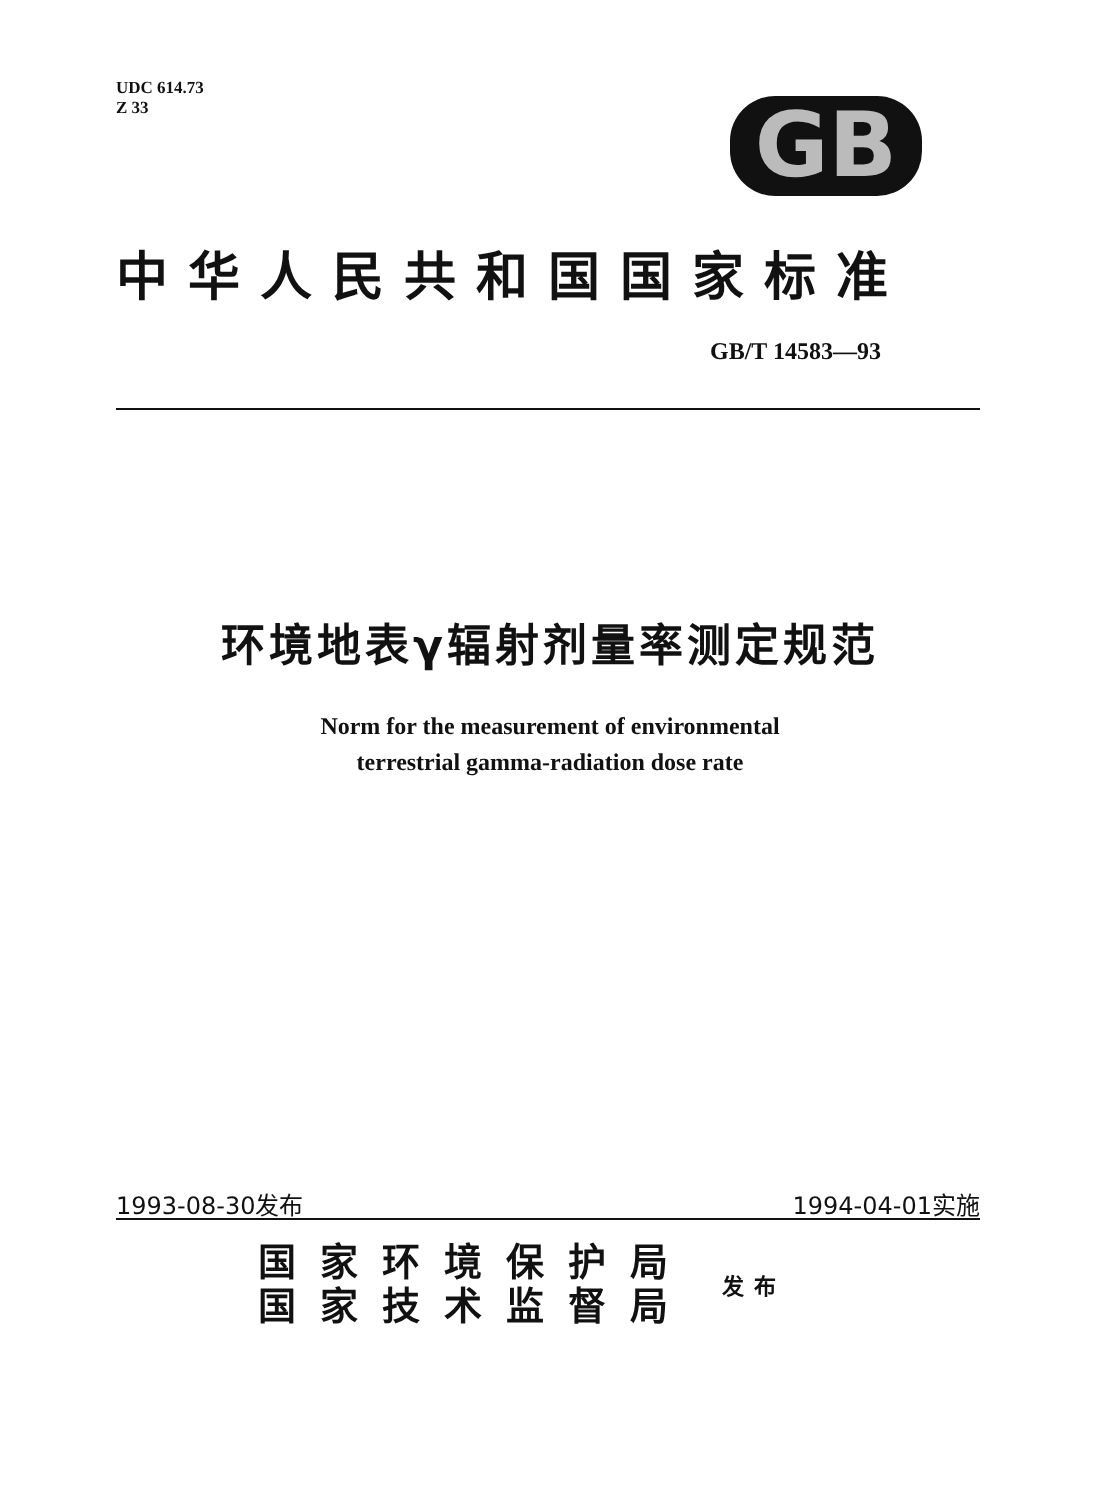UDC 614.73
Z 33
GB
中华人民共和国国家标准
GB/T 14583—93
环境地表γ辐射剂量率测定规范
Norm for the measurement of environmental
terrestrial gamma-radiation dose rate
1993-08-30发布 1994-04-01实施
国家环境保护局
国家技术监督局
发布